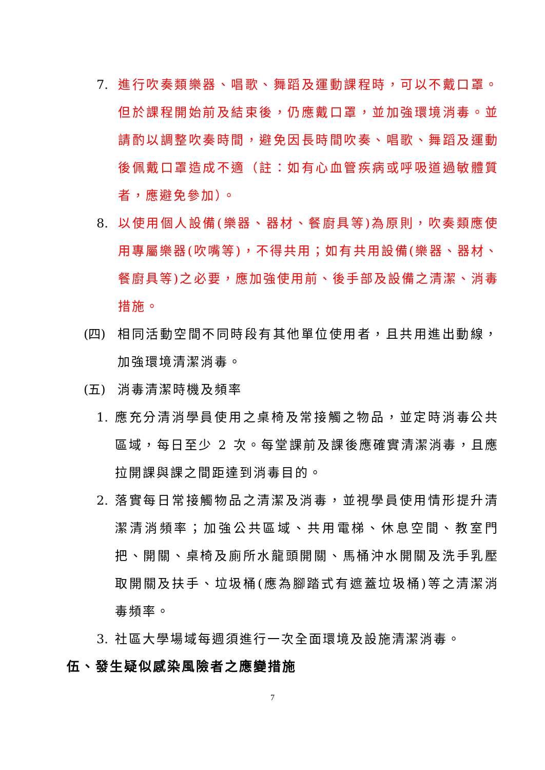7. 進行吹奏類樂器、唱歌、舞蹈及運動課程時，可以不戴口罩。但於課程開始前及結束後，仍應戴口罩，並加強環境消毒。並請酌以調整吹奏時間，避免因長時間吹奏、唱歌、舞蹈及運動後佩戴口罩造成不適（註：如有心血管疾病或呼吸道過敏體質者，應避免參加）。
8. 以使用個人設備(樂器、器材、餐廚具等)為原則，吹奏類應使用專屬樂器(吹嘴等)，不得共用；如有共用設備(樂器、器材、餐廚具等)之必要，應加強使用前、後手部及設備之清潔、消毒措施。
(四) 相同活動空間不同時段有其他單位使用者，且共用進出動線，加強環境清潔消毒。
(五) 消毒清潔時機及頻率
1. 應充分清消學員使用之桌椅及常接觸之物品，並定時消毒公共區域，每日至少 2 次。每堂課前及課後應確實清潔消毒，且應拉開課與課之間距達到消毒目的。
2. 落實每日常接觸物品之清潔及消毒，並視學員使用情形提升清潔清消頻率；加強公共區域、共用電梯、休息空間、教室門把、開關、桌椅及廁所水龍頭開關、馬桶沖水開關及洗手乳壓取開關及扶手、垃圾桶(應為腳踏式有遮蓋垃圾桶)等之清潔消毒頻率。
3. 社區大學場域每週須進行一次全面環境及設施清潔消毒。
伍、發生疑似感染風險者之應變措施
7